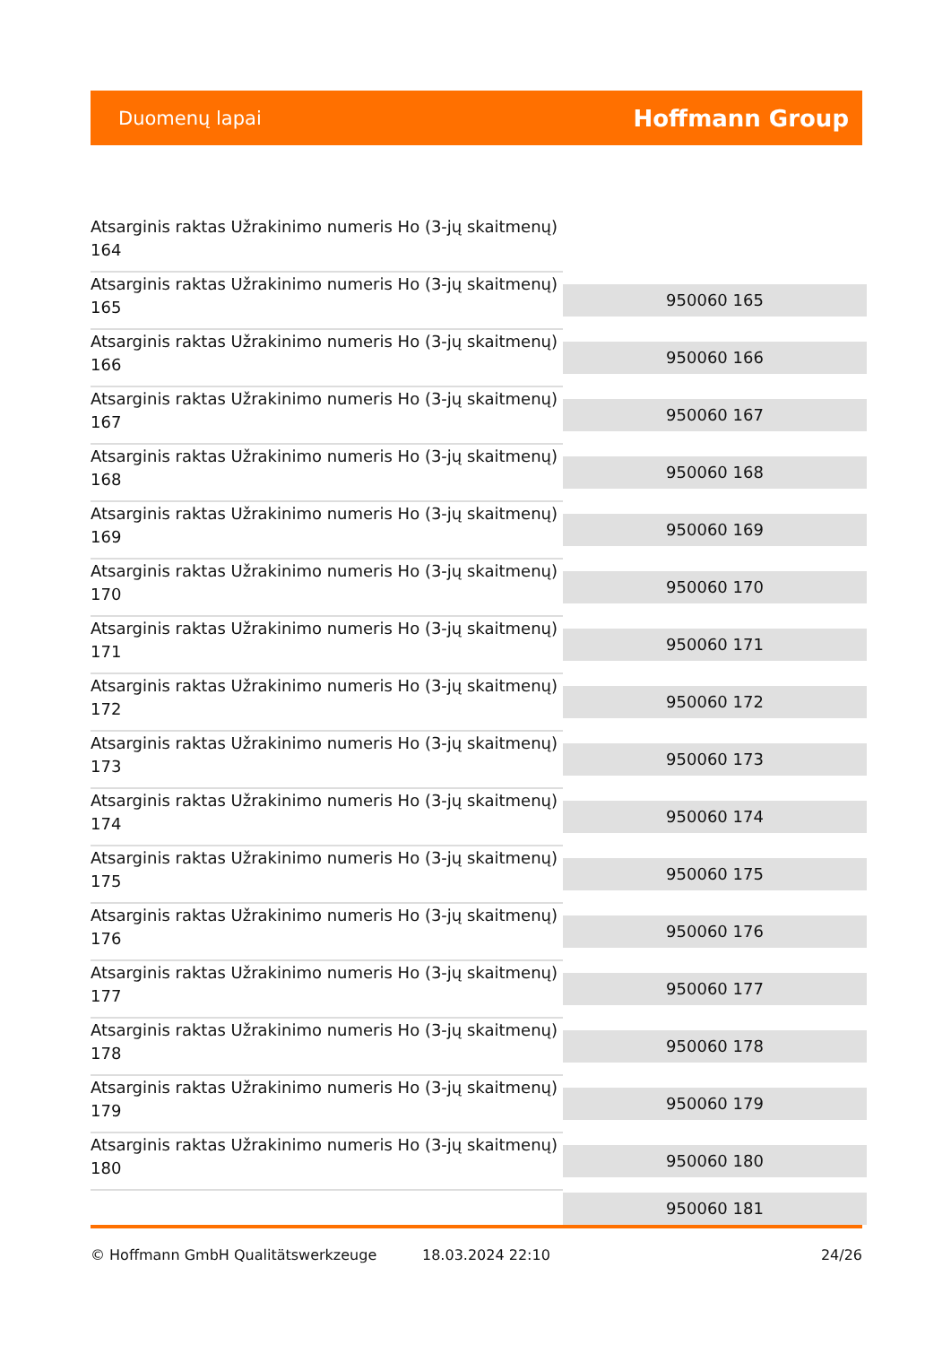Duomenų lapai Hoffmann Group
| Atsarginis raktas Užrakinimo numeris Ho (3-jų skaitmenų) 164 | |
| Atsarginis raktas Užrakinimo numeris Ho (3-jų skaitmenų) 165 | 950060 165 |
| Atsarginis raktas Užrakinimo numeris Ho (3-jų skaitmenų) 166 | 950060 166 |
| Atsarginis raktas Užrakinimo numeris Ho (3-jų skaitmenų) 167 | 950060 167 |
| Atsarginis raktas Užrakinimo numeris Ho (3-jų skaitmenų) 168 | 950060 168 |
| Atsarginis raktas Užrakinimo numeris Ho (3-jų skaitmenų) 169 | 950060 169 |
| Atsarginis raktas Užrakinimo numeris Ho (3-jų skaitmenų) 170 | 950060 170 |
| Atsarginis raktas Užrakinimo numeris Ho (3-jų skaitmenų) 171 | 950060 171 |
| Atsarginis raktas Užrakinimo numeris Ho (3-jų skaitmenų) 172 | 950060 172 |
| Atsarginis raktas Užrakinimo numeris Ho (3-jų skaitmenų) 173 | 950060 173 |
| Atsarginis raktas Užrakinimo numeris Ho (3-jų skaitmenų) 174 | 950060 174 |
| Atsarginis raktas Užrakinimo numeris Ho (3-jų skaitmenų) 175 | 950060 175 |
| Atsarginis raktas Užrakinimo numeris Ho (3-jų skaitmenų) 176 | 950060 176 |
| Atsarginis raktas Užrakinimo numeris Ho (3-jų skaitmenų) 177 | 950060 177 |
| Atsarginis raktas Užrakinimo numeris Ho (3-jų skaitmenų) 178 | 950060 178 |
| Atsarginis raktas Užrakinimo numeris Ho (3-jų skaitmenų) 179 | 950060 179 |
| Atsarginis raktas Užrakinimo numeris Ho (3-jų skaitmenų) 180 | 950060 180 |
| | 950060 181 |
© Hoffmann GmbH Qualitätswerkzeuge 18.03.2024 22:10 24/26